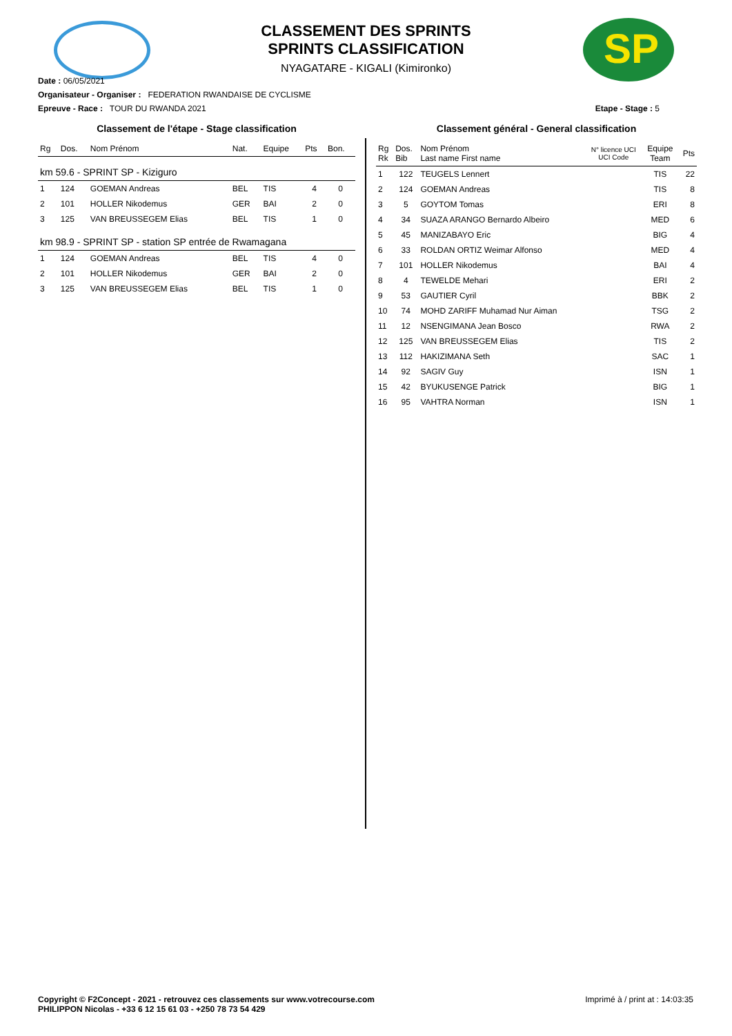SP
CLASSEMENT DES SPRINTS
SPRINTS CLASSIFICATION
NYAGATARE - KIGALI (Kimironko)
Date : 06/05/2021
Organisateur - Organiser : FEDERATION RWANDAISE DE CYCLISME
Epreuve - Race : TOUR DU RWANDA 2021 Etape - Stage : 5
Classement de l'étape - Stage classification
| Rg | Dos. | Nom Prénom | Nat. | Equipe | Pts | Bon. |
| --- | --- | --- | --- | --- | --- | --- |
| km 59.6 - SPRINT SP - Kiziguro | | | | | | |
| 1 | 124 | GOEMAN Andreas | BEL | TIS | 4 | 0 |
| 2 | 101 | HOLLER Nikodemus | GER | BAI | 2 | 0 |
| 3 | 125 | VAN BREUSSEGEM Elias | BEL | TIS | 1 | 0 |
| km 98.9 - SPRINT SP - station SP entrée de Rwamagana | | | | | | |
| 1 | 124 | GOEMAN Andreas | BEL | TIS | 4 | 0 |
| 2 | 101 | HOLLER Nikodemus | GER | BAI | 2 | 0 |
| 3 | 125 | VAN BREUSSEGEM Elias | BEL | TIS | 1 | 0 |
Classement général - General classification
| Rg Rk | Dos. Bib | Nom Prénom Last name First name | N° licence UCI UCI Code | Equipe Team | Pts |
| --- | --- | --- | --- | --- | --- |
| 1 | 122 | TEUGELS Lennert | | TIS | 22 |
| 2 | 124 | GOEMAN Andreas | | TIS | 8 |
| 3 | 5 | GOYTOM Tomas | | ERI | 8 |
| 4 | 34 | SUAZA ARANGO Bernardo Albeiro | | MED | 6 |
| 5 | 45 | MANIZABAYO Eric | | BIG | 4 |
| 6 | 33 | ROLDAN ORTIZ Weimar Alfonso | | MED | 4 |
| 7 | 101 | HOLLER Nikodemus | | BAI | 4 |
| 8 | 4 | TEWELDE Mehari | | ERI | 2 |
| 9 | 53 | GAUTIER Cyril | | BBK | 2 |
| 10 | 74 | MOHD ZARIFF Muhamad Nur Aiman | | TSG | 2 |
| 11 | 12 | NSENGIMANA Jean Bosco | | RWA | 2 |
| 12 | 125 | VAN BREUSSEGEM Elias | | TIS | 2 |
| 13 | 112 | HAKIZIMANA Seth | | SAC | 1 |
| 14 | 92 | SAGIV Guy | | ISN | 1 |
| 15 | 42 | BYUKUSENGE Patrick | | BIG | 1 |
| 16 | 95 | VAHTRA Norman | | ISN | 1 |
Imprimé à / print at : 14:03:35 Copyright © F2Concept - 2021 - retrouvez ces classements sur www.votrecourse.com
PHILIPPON Nicolas - +33 6 12 15 61 03 - +250 78 73 54 429